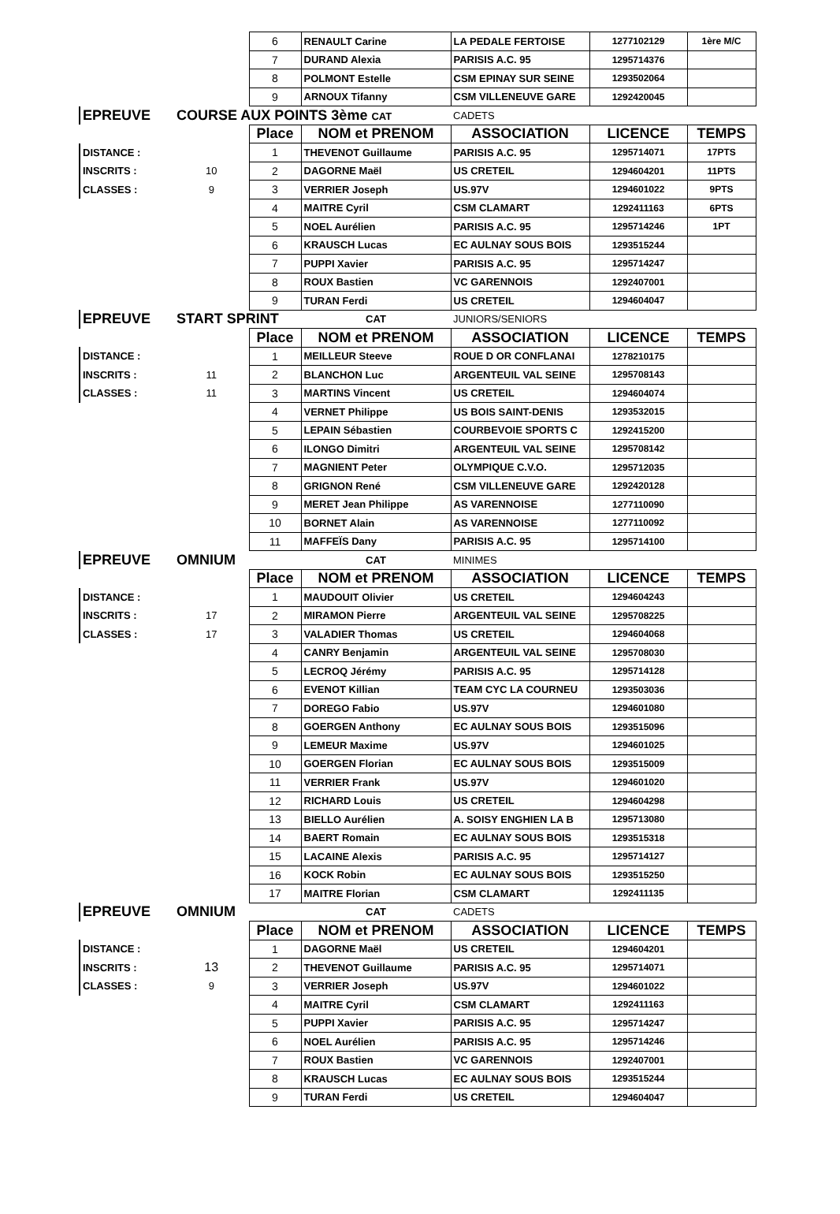| | | 6 | RENAULT Carine | LA PEDALE FERTOISE | 1277102129 | 1ère M/C |
| | | 7 | DURAND Alexia | PARISIS A.C. 95 | 1295714376 | |
| | | 8 | POLMONT Estelle | CSM EPINAY SUR SEINE | 1293502064 | |
| | | 9 | ARNOUX Tifanny | CSM VILLENEUVE GARE | 1292420045 | |
| EPREUVE | COURSE AUX POINTS 3ème CAT | | | CADETS | | |
| | | Place | NOM et PRENOM | ASSOCIATION | LICENCE | TEMPS |
| DISTANCE : | | 1 | THEVENOT Guillaume | PARISIS A.C. 95 | 1295714071 | 17PTS |
| INSCRITS : | 10 | 2 | DAGORNE Maël | US CRETEIL | 1294604201 | 11PTS |
| CLASSES : | 9 | 3 | VERRIER Joseph | US.97V | 1294601022 | 9PTS |
| | | 4 | MAITRE Cyril | CSM CLAMART | 1292411163 | 6PTS |
| | | 5 | NOEL Aurélien | PARISIS A.C. 95 | 1295714246 | 1PT |
| | | 6 | KRAUSCH Lucas | EC AULNAY SOUS BOIS | 1293515244 | |
| | | 7 | PUPPI Xavier | PARISIS A.C. 95 | 1295714247 | |
| | | 8 | ROUX Bastien | VC GARENNOIS | 1292407001 | |
| | | 9 | TURAN Ferdi | US CRETEIL | 1294604047 | |
| EPREUVE | START SPRINT | | CAT | JUNIORS/SENIORS | | |
| | | Place | NOM et PRENOM | ASSOCIATION | LICENCE | TEMPS |
| DISTANCE : | | 1 | MEILLEUR Steeve | ROUE D OR CONFLANAI | 1278210175 | |
| INSCRITS : | 11 | 2 | BLANCHON Luc | ARGENTEUIL VAL SEINE | 1295708143 | |
| CLASSES : | 11 | 3 | MARTINS Vincent | US CRETEIL | 1294604074 | |
| | | 4 | VERNET Philippe | US BOIS SAINT-DENIS | 1293532015 | |
| | | 5 | LEPAIN Sébastien | COURBEVOIE SPORTS C | 1292415200 | |
| | | 6 | ILONGO Dimitri | ARGENTEUIL VAL SEINE | 1295708142 | |
| | | 7 | MAGNIENT Peter | OLYMPIQUE C.V.O. | 1295712035 | |
| | | 8 | GRIGNON René | CSM VILLENEUVE GARE | 1292420128 | |
| | | 9 | MERET Jean Philippe | AS VARENNOISE | 1277110090 | |
| | | 10 | BORNET Alain | AS VARENNOISE | 1277110092 | |
| | | 11 | MAFFEÏS Dany | PARISIS A.C. 95 | 1295714100 | |
| EPREUVE | OMNIUM | | CAT | MINIMES | | |
| | | Place | NOM et PRENOM | ASSOCIATION | LICENCE | TEMPS |
| DISTANCE : | | 1 | MAUDOUIT Olivier | US CRETEIL | 1294604243 | |
| INSCRITS : | 17 | 2 | MIRAMON Pierre | ARGENTEUIL VAL SEINE | 1295708225 | |
| CLASSES : | 17 | 3 | VALADIER Thomas | US CRETEIL | 1294604068 | |
| | | 4 | CANRY Benjamin | ARGENTEUIL VAL SEINE | 1295708030 | |
| | | 5 | LECROQ Jérémy | PARISIS A.C. 95 | 1295714128 | |
| | | 6 | EVENOT Killian | TEAM CYC LA COURNEU | 1293503036 | |
| | | 7 | DOREGO Fabio | US.97V | 1294601080 | |
| | | 8 | GOERGEN Anthony | EC AULNAY SOUS BOIS | 1293515096 | |
| | | 9 | LEMEUR Maxime | US.97V | 1294601025 | |
| | | 10 | GOERGEN Florian | EC AULNAY SOUS BOIS | 1293515009 | |
| | | 11 | VERRIER Frank | US.97V | 1294601020 | |
| | | 12 | RICHARD Louis | US CRETEIL | 1294604298 | |
| | | 13 | BIELLO Aurélien | A. SOISY ENGHIEN LA B | 1295713080 | |
| | | 14 | BAERT Romain | EC AULNAY SOUS BOIS | 1293515318 | |
| | | 15 | LACAINE Alexis | PARISIS A.C. 95 | 1295714127 | |
| | | 16 | KOCK Robin | EC AULNAY SOUS BOIS | 1293515250 | |
| | | 17 | MAITRE Florian | CSM CLAMART | 1292411135 | |
| EPREUVE | OMNIUM | | CAT | CADETS | | |
| | | Place | NOM et PRENOM | ASSOCIATION | LICENCE | TEMPS |
| DISTANCE : | | 1 | DAGORNE Maël | US CRETEIL | 1294604201 | |
| INSCRITS : | 13 | 2 | THEVENOT Guillaume | PARISIS A.C. 95 | 1295714071 | |
| CLASSES : | 9 | 3 | VERRIER Joseph | US.97V | 1294601022 | |
| | | 4 | MAITRE Cyril | CSM CLAMART | 1292411163 | |
| | | 5 | PUPPI Xavier | PARISIS A.C. 95 | 1295714247 | |
| | | 6 | NOEL Aurélien | PARISIS A.C. 95 | 1295714246 | |
| | | 7 | ROUX Bastien | VC GARENNOIS | 1292407001 | |
| | | 8 | KRAUSCH Lucas | EC AULNAY SOUS BOIS | 1293515244 | |
| | | 9 | TURAN Ferdi | US CRETEIL | 1294604047 | |